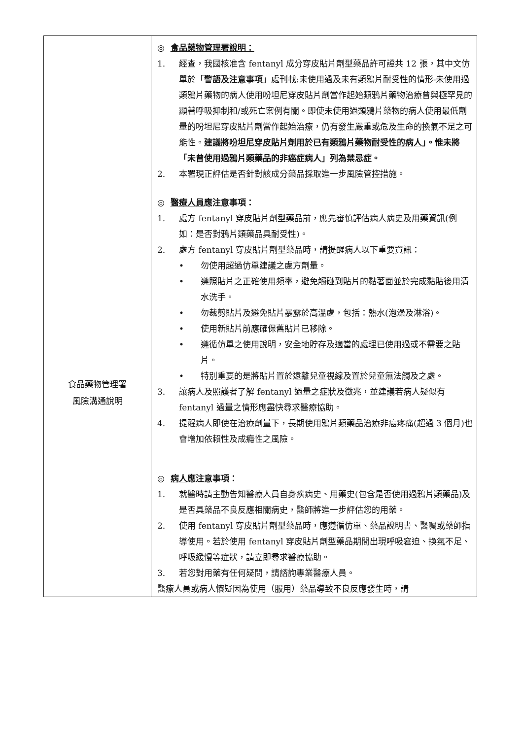| 食品藥物管理署 風險溝通說明 | ◎ 食品藥物管理署說明： 1. 經查，我國核准含 fentanyl 成分穿皮貼片劑型藥品許可證共 12 張，其中文仿單於「 警語及注意事項 」處刊載: 未使用過及未有類鴉片耐受性的情形 -未使用過類鴉片藥物的病人使用吩坦尼穿皮貼片劑當作起始類鴉片藥物治療曾與極罕見的顯著呼吸抑制和/或死亡案例有關。即使未使用過類鴉片藥物的病人使用最低劑量的吩坦尼穿皮貼片劑當作起始治療，仍有發生嚴重或危及生命的換氣不足之可能性。 建議將吩坦尼穿皮貼片劑用於已有類鴉片藥物耐受性的病人 」。惟未將「未曾使用過鴉片類藥品的非癌症病人」列為禁忌症。 2. 本署現正評估是否針對該成分藥品採取進一步風險管控措施。 ◎ 醫療人員 應注意事項： 1. 處方 fentanyl 穿皮貼片劑型藥品前，應先審慎評估病人病史及用藥資訊(例如：是否對鴉片類藥品具耐受性)。 2. 處方 fentanyl 穿皮貼片劑型藥品時，請提醒病人以下重要資訊： • 勿使用超過仿單建議之處方劑量。 • 遵照貼片之正確使用頻率，避免觸碰到貼片的黏著面並於完成黏貼後用清水洗手。 • 勿裁剪貼片及避免貼片暴露於高溫處，包括：熱水(泡澡及淋浴)。 • 使用新貼片前應確保舊貼片已移除。 • 遵循仿單之使用說明，安全地貯存及適當的處理已使用過或不需要之貼片。 • 特別重要的是將貼片置於遠離兒童視線及置於兒童無法觸及之處。 3. 讓病人及照護者了解 fentanyl 過量之症狀及徵兆，並建議若病人疑似有 fentanyl 過量之情形應盡快尋求醫療協助。 4. 提醒病人即使在治療劑量下，長期使用鴉片類藥品治療非癌疼痛(超過 3 個月)也會增加依賴性及成癮性之風險。 ◎ 病人 應注意事項： 1. 就醫時請主動告知醫療人員自身疾病史、用藥史(包含是否使用過鴉片類藥品)及是否具藥品不良反應相關病史，醫師將進一步評估您的用藥。 2. 使用 fentanyl 穿皮貼片劑型藥品時，應遵循仿單、藥品說明書、醫囑或藥師指導使用。若於使用 fentanyl 穿皮貼片劑型藥品期間出現呼吸窘迫、換氣不足、呼吸緩慢等症狀，請立即尋求醫療協助。 3. 若您對用藥有任何疑問，請諮詢專業醫療人員。 醫療人員或病人懷疑因為使用（服用）藥品導致不良反應發生時，請 |